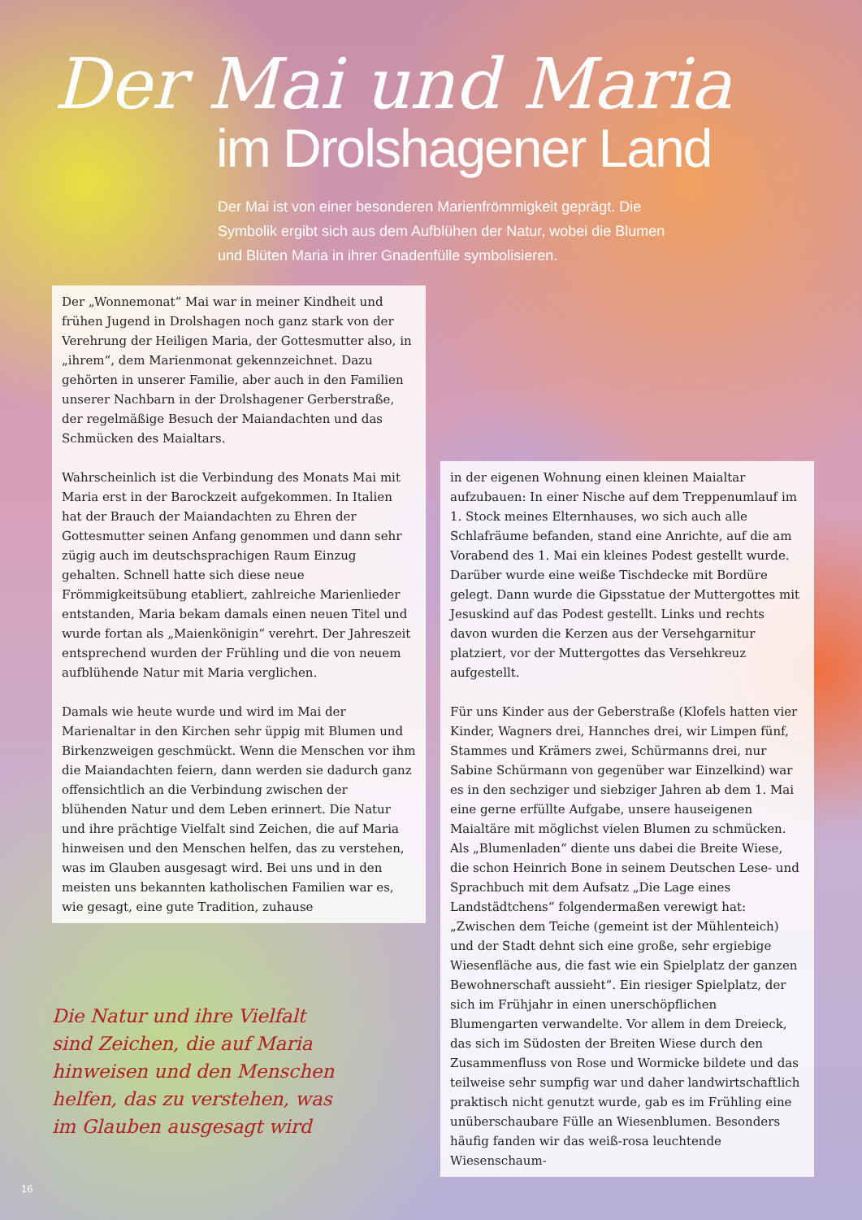Der Mai und Maria
im Drolshagener Land
Der Mai ist von einer besonderen Marienfrömmigkeit geprägt. Die Symbolik ergibt sich aus dem Aufblühen der Natur, wobei die Blumen und Blüten Maria in ihrer Gnadenfülle symbolisieren.
Der „Wonnemonat“ Mai war in meiner Kindheit und frühen Jugend in Drolshagen noch ganz stark von der Verehrung der Heiligen Maria, der Gottesmutter also, in „ihrem“, dem Marienmonat gekennzeichnet. Dazu gehörten in unserer Familie, aber auch in den Familien unserer Nachbarn in der Drolshagener Gerberstraße, der regelmäßige Besuch der Maiandachten und das Schmücken des Maialtars.
Wahrscheinlich ist die Verbindung des Monats Mai mit Maria erst in der Barockzeit aufgekommen. In Italien hat der Brauch der Maiandachten zu Ehren der Gottesmutter seinen Anfang genommen und dann sehr zügig auch im deutschsprachigen Raum Einzug gehalten. Schnell hatte sich diese neue Frömmigkeitsübung etabliert, zahlreiche Marienlieder entstanden, Maria bekam damals einen neuen Titel und wurde fortan als „Maienkönigin“ verehrt. Der Jahreszeit entsprechend wurden der Frühling und die von neuem aufblühende Natur mit Maria verglichen.
Damals wie heute wurde und wird im Mai der Marienaltar in den Kirchen sehr üppig mit Blumen und Birkenzweigen geschmückt. Wenn die Menschen vor ihm die Maiandachten feiern, dann werden sie dadurch ganz offensichtlich an die Verbindung zwischen der blühenden Natur und dem Leben erinnert. Die Natur und ihre prächtige Vielfalt sind Zeichen, die auf Maria hinweisen und den Menschen helfen, das zu verstehen, was im Glauben ausgesagt wird. Bei uns und in den meisten uns bekannten katholischen Familien war es, wie gesagt, eine gute Tradition, zuhause
in der eigenen Wohnung einen kleinen Maialtar aufzubauen: In einer Nische auf dem Treppenumlauf im 1. Stock meines Elternhauses, wo sich auch alle Schlafräume befanden, stand eine Anrichte, auf die am Vorabend des 1. Mai ein kleines Podest gestellt wurde. Darüber wurde eine weiße Tischdecke mit Bordüre gelegt. Dann wurde die Gipsstatue der Muttergottes mit Jesuskind auf das Podest gestellt. Links und rechts davon wurden die Kerzen aus der Versehgarnitur platziert, vor der Muttergottes das Versehkreuz aufgestellt.
Für uns Kinder aus der Geberstraße (Klofels hatten vier Kinder, Wagners drei, Hannches drei, wir Limpen fünf, Stammes und Krämers zwei, Schürmanns drei, nur Sabine Schürmann von gegenüber war Einzelkind) war es in den sechziger und siebziger Jahren ab dem 1. Mai eine gerne erfüllte Aufgabe, unsere hauseigenen Maialtäre mit möglichst vielen Blumen zu schmücken. Als „Blumenladen“ diente uns dabei die Breite Wiese, die schon Heinrich Bone in seinem Deutschen Lese- und Sprachbuch mit dem Aufsatz „Die Lage eines Landstädtchens“ folgendermaßen verewigt hat: „Zwischen dem Teiche (gemeint ist der Mühlenteich) und der Stadt dehnt sich eine große, sehr ergiebige Wiesenfläche aus, die fast wie ein Spielplatz der ganzen Bewohnerschaft aussieht“. Ein riesiger Spielplatz, der sich im Frühjahr in einen unerschöpflichen Blumengarten verwandelte. Vor allem in dem Dreieck, das sich im Südosten der Breiten Wiese durch den Zusammenfluss von Rose und Wormicke bildete und das teilweise sehr sumpfig war und daher landwirtschaftlich praktisch nicht genutzt wurde, gab es im Frühling eine unüberschaubare Fülle an Wiesenblumen. Besonders häufig fanden wir das weiß-rosa leuchtende Wiesenschaum-
Die Natur und ihre Vielfalt sind Zeichen, die auf Maria hinweisen und den Menschen helfen, das zu verstehen, was im Glauben ausgesagt wird
16